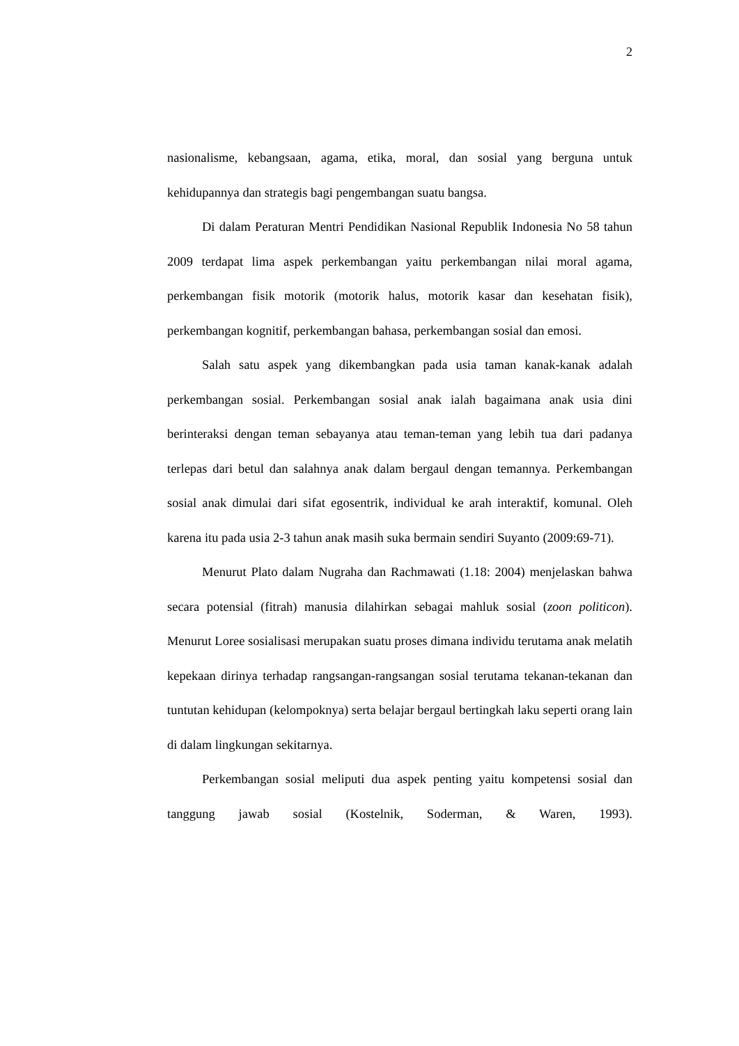2
nasionalisme, kebangsaan, agama, etika, moral, dan sosial yang berguna untuk kehidupannya dan strategis bagi pengembangan suatu bangsa.
Di dalam Peraturan Mentri Pendidikan Nasional Republik Indonesia No 58 tahun 2009 terdapat lima aspek perkembangan yaitu perkembangan nilai moral agama, perkembangan fisik motorik (motorik halus, motorik kasar dan kesehatan fisik), perkembangan kognitif, perkembangan bahasa, perkembangan sosial dan emosi.
Salah satu aspek yang dikembangkan pada usia taman kanak-kanak adalah perkembangan sosial. Perkembangan sosial anak ialah bagaimana anak usia dini berinteraksi dengan teman sebayanya atau teman-teman yang lebih tua dari padanya terlepas dari betul dan salahnya anak dalam bergaul dengan temannya. Perkembangan sosial anak dimulai dari sifat egosentrik, individual ke arah interaktif, komunal. Oleh karena itu pada usia 2-3 tahun anak masih suka bermain sendiri Suyanto (2009:69-71).
Menurut Plato dalam Nugraha dan Rachmawati (1.18: 2004) menjelaskan bahwa secara potensial (fitrah) manusia dilahirkan sebagai mahluk sosial (zoon politicon). Menurut Loree sosialisasi merupakan suatu proses dimana individu terutama anak melatih kepekaan dirinya terhadap rangsangan-rangsangan sosial terutama tekanan-tekanan dan tuntutan kehidupan (kelompoknya) serta belajar bergaul bertingkah laku seperti orang lain di dalam lingkungan sekitarnya.
Perkembangan sosial meliputi dua aspek penting yaitu kompetensi sosial dan tanggung jawab sosial (Kostelnik, Soderman, & Waren, 1993).